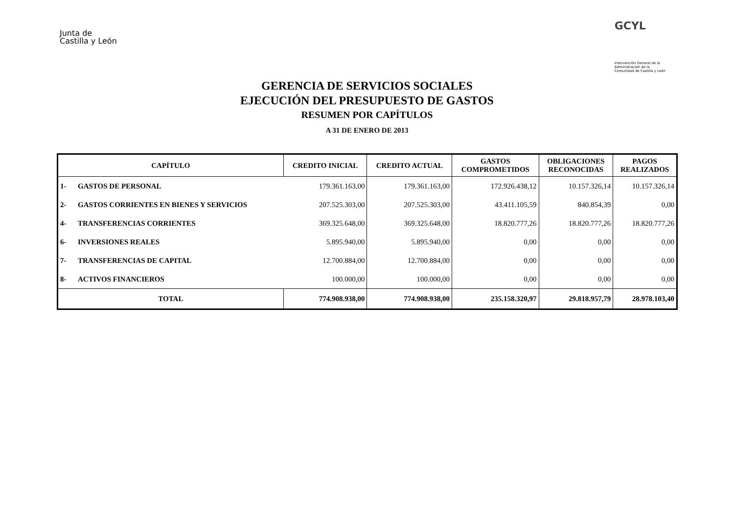Junta de
Castilla y León
GCYL
Intervención General de la
Administración de la
Comunidad de Castilla y León
GERENCIA DE SERVICIOS SOCIALES
EJECUCIÓN DEL PRESUPUESTO DE GASTOS
RESUMEN POR CAPÍTULOS
A 31 DE ENERO DE 2013
| CAPÍTULO | | CREDITO INICIAL | CREDITO ACTUAL | GASTOS COMPROMETIDOS | OBLIGACIONES RECONOCIDAS | PAGOS REALIZADOS |
| --- | --- | --- | --- | --- | --- | --- |
| 1- | GASTOS DE PERSONAL | 179.361.163,00 | 179.361.163,00 | 172.926.438,12 | 10.157.326,14 | 10.157.326,14 |
| 2- | GASTOS CORRIENTES EN BIENES Y SERVICIOS | 207.525.303,00 | 207.525.303,00 | 43.411.105,59 | 840.854,39 | 0,00 |
| 4- | TRANSFERENCIAS CORRIENTES | 369.325.648,00 | 369.325.648,00 | 18.820.777,26 | 18.820.777,26 | 18.820.777,26 |
| 6- | INVERSIONES REALES | 5.895.940,00 | 5.895.940,00 | 0,00 | 0,00 | 0,00 |
| 7- | TRANSFERENCIAS DE CAPITAL | 12.700.884,00 | 12.700.884,00 | 0,00 | 0,00 | 0,00 |
| 8- | ACTIVOS FINANCIEROS | 100.000,00 | 100.000,00 | 0,00 | 0,00 | 0,00 |
| TOTAL | | 774.908.938,00 | 774.908.938,00 | 235.158.320,97 | 29.818.957,79 | 28.978.103,40 |